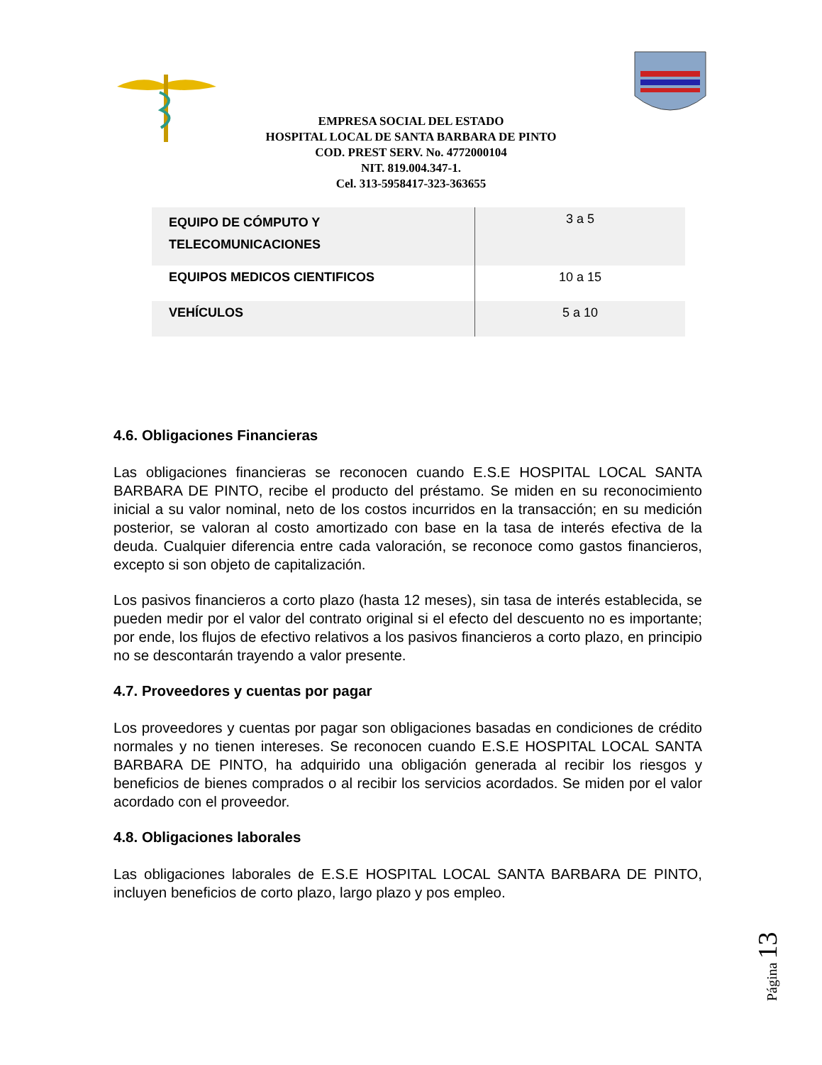EMPRESA SOCIAL DEL ESTADO
HOSPITAL LOCAL DE SANTA BARBARA DE PINTO
COD. PREST SERV. No. 4772000104
NIT. 819.004.347-1.
Cel. 313-5958417-323-363655
| EQUIPO DE CÓMPUTO Y TELECOMUNICACIONES | 3 a 5 |
| EQUIPOS MEDICOS CIENTIFICOS | 10 a 15 |
| VEHÍCULOS | 5 a 10 |
4.6. Obligaciones Financieras
Las obligaciones financieras se reconocen cuando E.S.E HOSPITAL LOCAL SANTA BARBARA DE PINTO, recibe el producto del préstamo. Se miden en su reconocimiento inicial a su valor nominal, neto de los costos incurridos en la transacción; en su medición posterior, se valoran al costo amortizado con base en la tasa de interés efectiva de la deuda. Cualquier diferencia entre cada valoración, se reconoce como gastos financieros, excepto si son objeto de capitalización.
Los pasivos financieros a corto plazo (hasta 12 meses), sin tasa de interés establecida, se pueden medir por el valor del contrato original si el efecto del descuento no es importante; por ende, los flujos de efectivo relativos a los pasivos financieros a corto plazo, en principio no se descontarán trayendo a valor presente.
4.7. Proveedores y cuentas por pagar
Los proveedores y cuentas por pagar son obligaciones basadas en condiciones de crédito normales y no tienen intereses. Se reconocen cuando E.S.E HOSPITAL LOCAL SANTA BARBARA DE PINTO, ha adquirido una obligación generada al recibir los riesgos y beneficios de bienes comprados o al recibir los servicios acordados. Se miden por el valor acordado con el proveedor.
4.8. Obligaciones laborales
Las obligaciones laborales de E.S.E HOSPITAL LOCAL SANTA BARBARA DE PINTO, incluyen beneficios de corto plazo, largo plazo y pos empleo.
Página 13